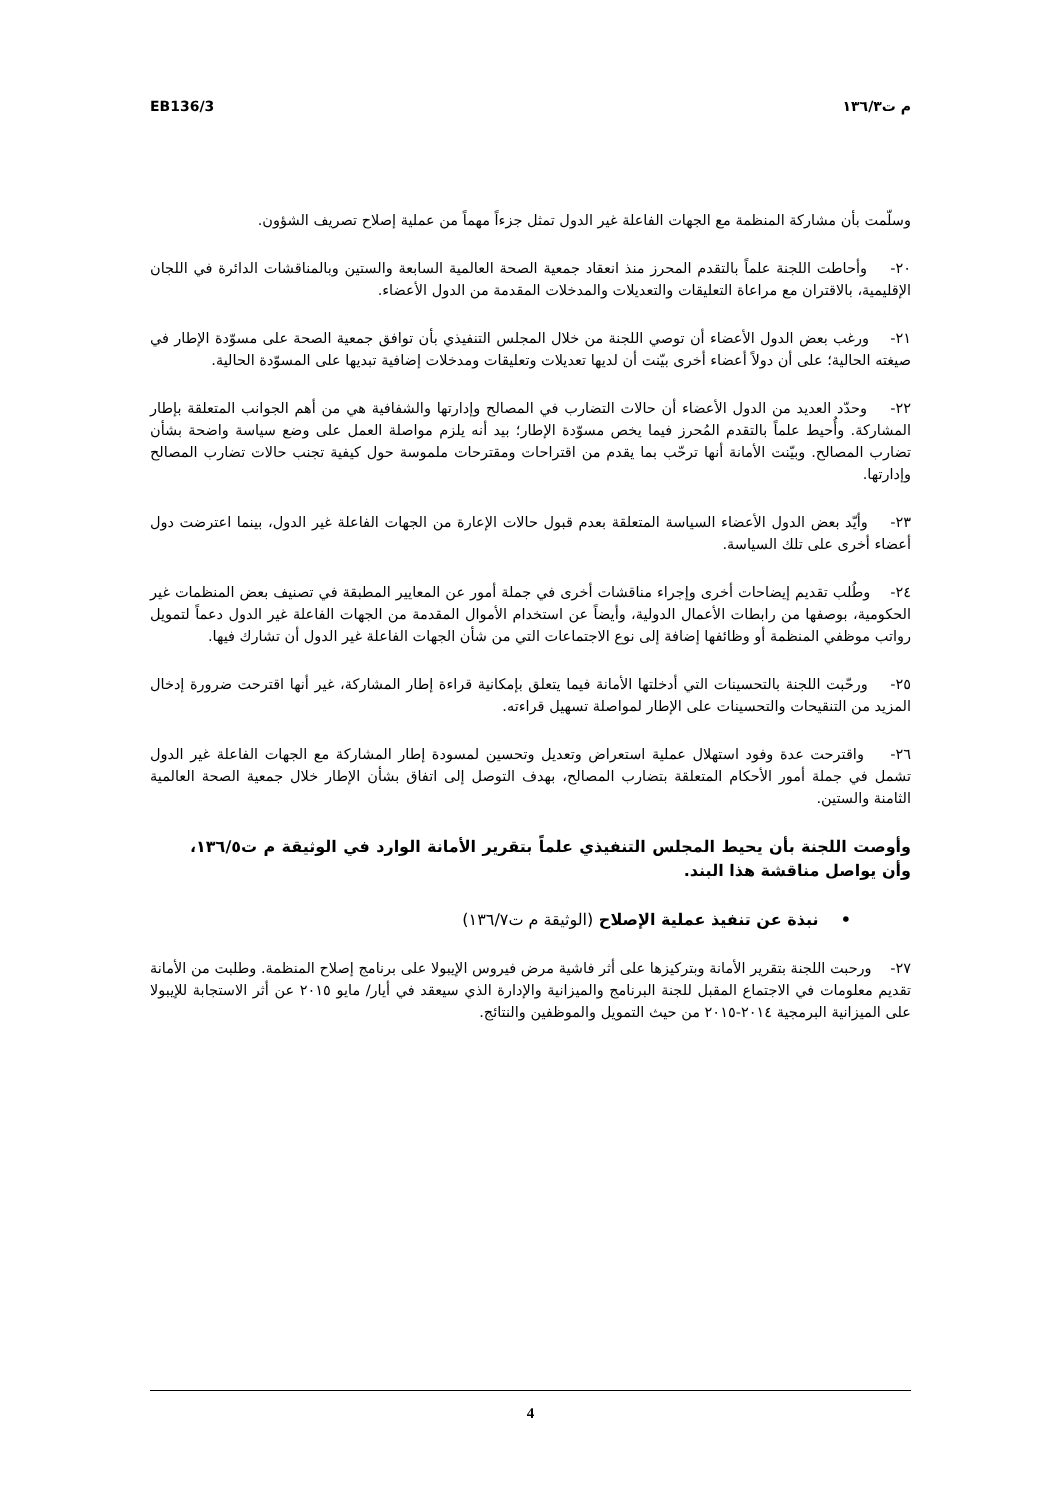EB136/3 م ت١٣٦/٣
وسلّمت بأن مشاركة المنظمة مع الجهات الفاعلة غير الدول تمثل جزءاً مهماً من عملية إصلاح تصريف الشؤون.
٢٠- وأحاطت اللجنة علماً بالتقدم المحرز منذ انعقاد جمعية الصحة العالمية السابعة والستين وبالمناقشات الدائرة في اللجان الإقليمية، بالاقتران مع مراعاة التعليقات والتعديلات والمدخلات المقدمة من الدول الأعضاء.
٢١- ورغب بعض الدول الأعضاء أن توصي اللجنة من خلال المجلس التنفيذي بأن توافق جمعية الصحة على مسوّدة الإطار في صيغته الحالية؛ على أن دولاً أعضاء أخرى بيّنت أن لديها تعديلات وتعليقات ومدخلات إضافية تبديها على المسوّدة الحالية.
٢٢- وحدّد العديد من الدول الأعضاء أن حالات التضارب في المصالح وإدارتها والشفافية هي من أهم الجوانب المتعلقة بإطار المشاركة. وأُحيط علماً بالتقدم المُحرز فيما يخص مسوّدة الإطار؛ بيد أنه يلزم مواصلة العمل على وضع سياسة واضحة بشأن تضارب المصالح. وبيّنت الأمانة أنها ترحّب بما يقدم من اقتراحات ومقترحات ملموسة حول كيفية تجنب حالات تضارب المصالح وإدارتها.
٢٣- وأيّد بعض الدول الأعضاء السياسة المتعلقة بعدم قبول حالات الإعارة من الجهات الفاعلة غير الدول، بينما اعترضت دول أعضاء أخرى على تلك السياسة.
٢٤- وطُلب تقديم إيضاحات أخرى وإجراء مناقشات أخرى في جملة أمور عن المعايير المطبقة في تصنيف بعض المنظمات غير الحكومية، بوصفها من رابطات الأعمال الدولية، وأيضاً عن استخدام الأموال المقدمة من الجهات الفاعلة غير الدول دعماً لتمويل رواتب موظفي المنظمة أو وظائفها إضافة إلى نوع الاجتماعات التي من شأن الجهات الفاعلة غير الدول أن تشارك فيها.
٢٥- ورحّبت اللجنة بالتحسينات التي أدخلتها الأمانة فيما يتعلق بإمكانية قراءة إطار المشاركة، غير أنها اقترحت ضرورة إدخال المزيد من التنقيحات والتحسينات على الإطار لمواصلة تسهيل قراءته.
٢٦- واقترحت عدة وفود استهلال عملية استعراض وتعديل وتحسين لمسودة إطار المشاركة مع الجهات الفاعلة غير الدول تشمل في جملة أمور الأحكام المتعلقة بتضارب المصالح، بهدف التوصل إلى اتفاق بشأن الإطار خلال جمعية الصحة العالمية الثامنة والستين.
وأوصت اللجنة بأن يحيط المجلس التنفيذي علماً بتقرير الأمانة الوارد في الوثيقة م ت١٣٦/٥، وأن يواصل مناقشة هذا البند.
• نبذة عن تنفيذ عملية الإصلاح (الوثيقة م ت١٣٦/٧)
٢٧- ورحبت اللجنة بتقرير الأمانة وبتركيزها على أثر فاشية مرض فيروس الإيبولا على برنامج إصلاح المنظمة. وطلبت من الأمانة تقديم معلومات في الاجتماع المقبل للجنة البرنامج والميزانية والإدارة الذي سيعقد في أيار/ مايو ٢٠١٥ عن أثر الاستجابة للإيبولا على الميزانية البرمجية ٢٠١٤-٢٠١٥ من حيث التمويل والموظفين والنتائج.
4